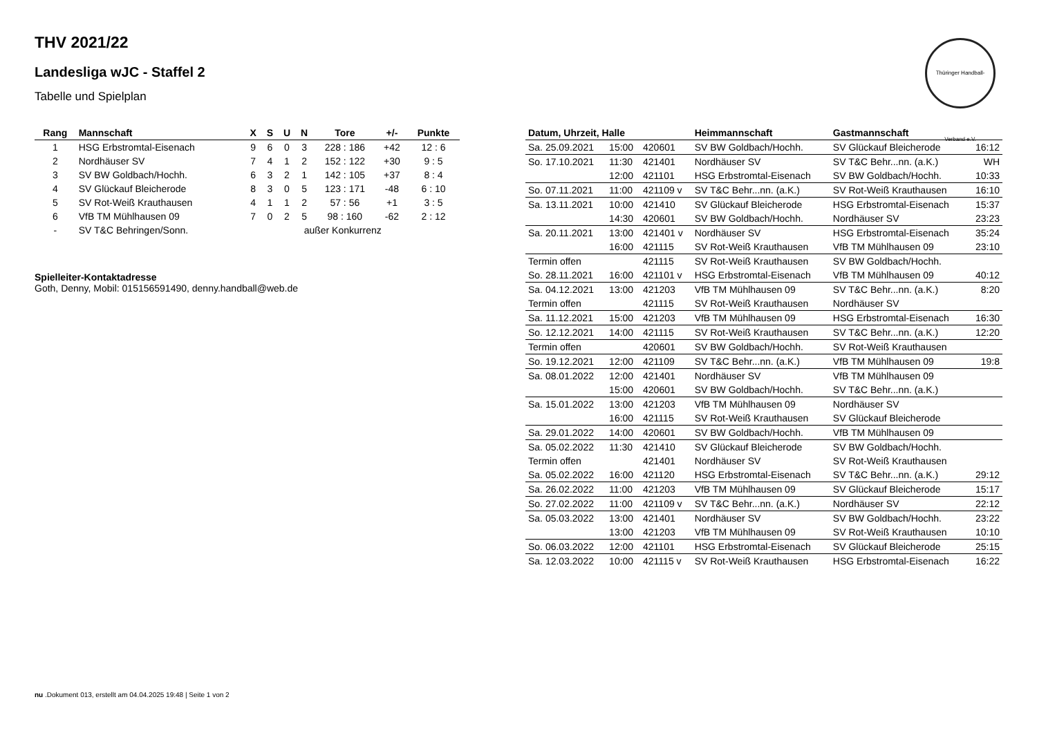Thüringer Handball-Verband e.V.
THV 2021/22
Landesliga wJC - Staffel 2
Tabelle und Spielplan
| Rang | Mannschaft | X | S | U | N | Tore | +/- | Punkte |
| --- | --- | --- | --- | --- | --- | --- | --- | --- |
| 1 | HSG Erbstromtal-Eisenach | 9 | 6 | 0 | 3 | 228 : 186 | +42 | 12 : 6 |
| 2 | Nordhäuser SV | 7 | 4 | 1 | 2 | 152 : 122 | +30 | 9 : 5 |
| 3 | SV BW Goldbach/Hochh. | 6 | 3 | 2 | 1 | 142 : 105 | +37 | 8 : 4 |
| 4 | SV Glückauf Bleicherode | 8 | 3 | 0 | 5 | 123 : 171 | -48 | 6 : 10 |
| 5 | SV Rot-Weiß Krauthausen | 4 | 1 | 1 | 2 | 57 : 56 | +1 | 3 : 5 |
| 6 | VfB TM Mühlhausen 09 | 7 | 0 | 2 | 5 | 98 : 160 | -62 | 2 : 12 |
| - | SV T&C Behringen/Sonn. | | | außer Konkurrenz | | | | |
Spielleiter-Kontaktadresse
Goth, Denny, Mobil: 015156591490, denny.handball@web.de
| Datum, Uhrzeit, Halle | | | Heimmannschaft | Gastmannschaft | |
| --- | --- | --- | --- | --- | --- |
| Sa. 25.09.2021 | 15:00 | 420601 | SV BW Goldbach/Hochh. | SV Glückauf Bleicherode | 16:12 |
| So. 17.10.2021 | 11:30 | 421401 | Nordhäuser SV | SV T&C Behr...nn. (a.K.) | WH |
| | 12:00 | 421101 | HSG Erbstromtal-Eisenach | SV BW Goldbach/Hochh. | 10:33 |
| So. 07.11.2021 | 11:00 | 421109 v | SV T&C Behr...nn. (a.K.) | SV Rot-Weiß Krauthausen | 16:10 |
| Sa. 13.11.2021 | 10:00 | 421410 | SV Glückauf Bleicherode | HSG Erbstromtal-Eisenach | 15:37 |
| | 14:30 | 420601 | SV BW Goldbach/Hochh. | Nordhäuser SV | 23:23 |
| Sa. 20.11.2021 | 13:00 | 421401 v | Nordhäuser SV | HSG Erbstromtal-Eisenach | 35:24 |
| | 16:00 | 421115 | SV Rot-Weiß Krauthausen | VfB TM Mühlhausen 09 | 23:10 |
| Termin offen | | 421115 | SV Rot-Weiß Krauthausen | SV BW Goldbach/Hochh. | |
| So. 28.11.2021 | 16:00 | 421101 v | HSG Erbstromtal-Eisenach | VfB TM Mühlhausen 09 | 40:12 |
| Sa. 04.12.2021 | 13:00 | 421203 | VfB TM Mühlhausen 09 | SV T&C Behr...nn. (a.K.) | 8:20 |
| Termin offen | | 421115 | SV Rot-Weiß Krauthausen | Nordhäuser SV | |
| Sa. 11.12.2021 | 15:00 | 421203 | VfB TM Mühlhausen 09 | HSG Erbstromtal-Eisenach | 16:30 |
| So. 12.12.2021 | 14:00 | 421115 | SV Rot-Weiß Krauthausen | SV T&C Behr...nn. (a.K.) | 12:20 |
| Termin offen | | 420601 | SV BW Goldbach/Hochh. | SV Rot-Weiß Krauthausen | |
| So. 19.12.2021 | 12:00 | 421109 | SV T&C Behr...nn. (a.K.) | VfB TM Mühlhausen 09 | 19:8 |
| Sa. 08.01.2022 | 12:00 | 421401 | Nordhäuser SV | VfB TM Mühlhausen 09 | |
| | 15:00 | 420601 | SV BW Goldbach/Hochh. | SV T&C Behr...nn. (a.K.) | |
| Sa. 15.01.2022 | 13:00 | 421203 | VfB TM Mühlhausen 09 | Nordhäuser SV | |
| | 16:00 | 421115 | SV Rot-Weiß Krauthausen | SV Glückauf Bleicherode | |
| Sa. 29.01.2022 | 14:00 | 420601 | SV BW Goldbach/Hochh. | VfB TM Mühlhausen 09 | |
| Sa. 05.02.2022 | 11:30 | 421410 | SV Glückauf Bleicherode | SV BW Goldbach/Hochh. | |
| Termin offen | | 421401 | Nordhäuser SV | SV Rot-Weiß Krauthausen | |
| Sa. 05.02.2022 | 16:00 | 421120 | HSG Erbstromtal-Eisenach | SV T&C Behr...nn. (a.K.) | 29:12 |
| Sa. 26.02.2022 | 11:00 | 421203 | VfB TM Mühlhausen 09 | SV Glückauf Bleicherode | 15:17 |
| So. 27.02.2022 | 11:00 | 421109 v | SV T&C Behr...nn. (a.K.) | Nordhäuser SV | 22:12 |
| Sa. 05.03.2022 | 13:00 | 421401 | Nordhäuser SV | SV BW Goldbach/Hochh. | 23:22 |
| | 13:00 | 421203 | VfB TM Mühlhausen 09 | SV Rot-Weiß Krauthausen | 10:10 |
| So. 06.03.2022 | 12:00 | 421101 | HSG Erbstromtal-Eisenach | SV Glückauf Bleicherode | 25:15 |
| Sa. 12.03.2022 | 10:00 | 421115 v | SV Rot-Weiß Krauthausen | HSG Erbstromtal-Eisenach | 16:22 |
nu .Dokument 013, erstellt am 04.04.2025 19:48 | Seite 1 von 2